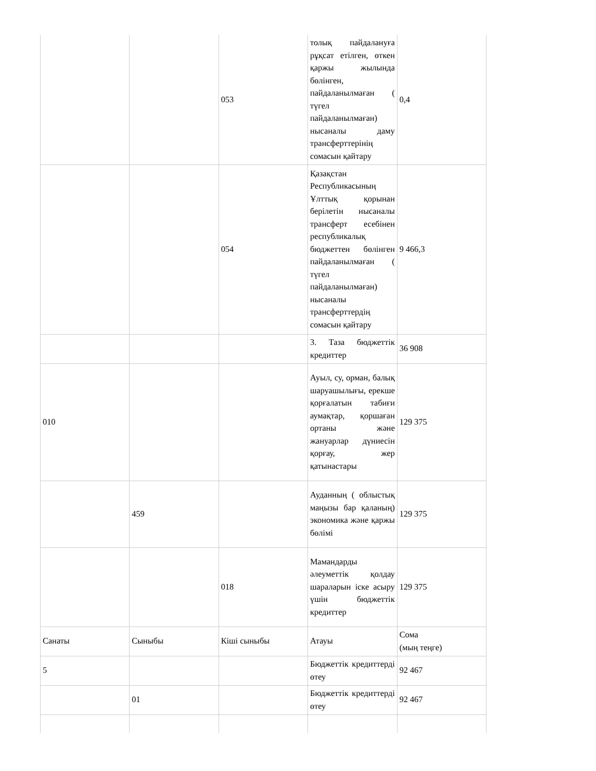| | | 053 | толық пайдалануға рұқсат етілген, өткен қаржы жылында бөлінген, пайдаланылмаған ( түгел пайдаланылмаған) нысаналы даму трансферттерінің сомасын қайтару | 0,4 |
| | | 054 | Қазақстан Республикасының Ұлттық қорынан берілетін нысаналы трансферт есебінен республикалық бюджеттен бөлінген пайдаланылмаған ( түгел пайдаланылмаған) нысаналы трансферттердің сомасын қайтару | 9 466,3 |
| | | | 3. Таза бюджеттік кредиттер | 36 908 |
| 010 | | | Ауыл, су, орман, балық шаруашылығы, ерекше қорғалатын табиғи аумақтар, қоршаған ортаны және жануарлар дүниесін қорғау, жер қатынастары | 129 375 |
| | 459 | | Ауданның ( облыстық маңызы бар қаланың) экономика және қаржы бөлімі | 129 375 |
| | | 018 | Мамандарды әлеуметтік қолдау шараларын іске асыру үшін бюджеттік кредиттер | 129 375 |
| Санаты | Сыныбы | Кіші сыныбы | Атауы | Сома (мың теңге) |
| 5 | | | Бюджеттік кредиттерді өтеу | 92 467 |
| | 01 | | Бюджеттік кредиттерді өтеу | 92 467 |